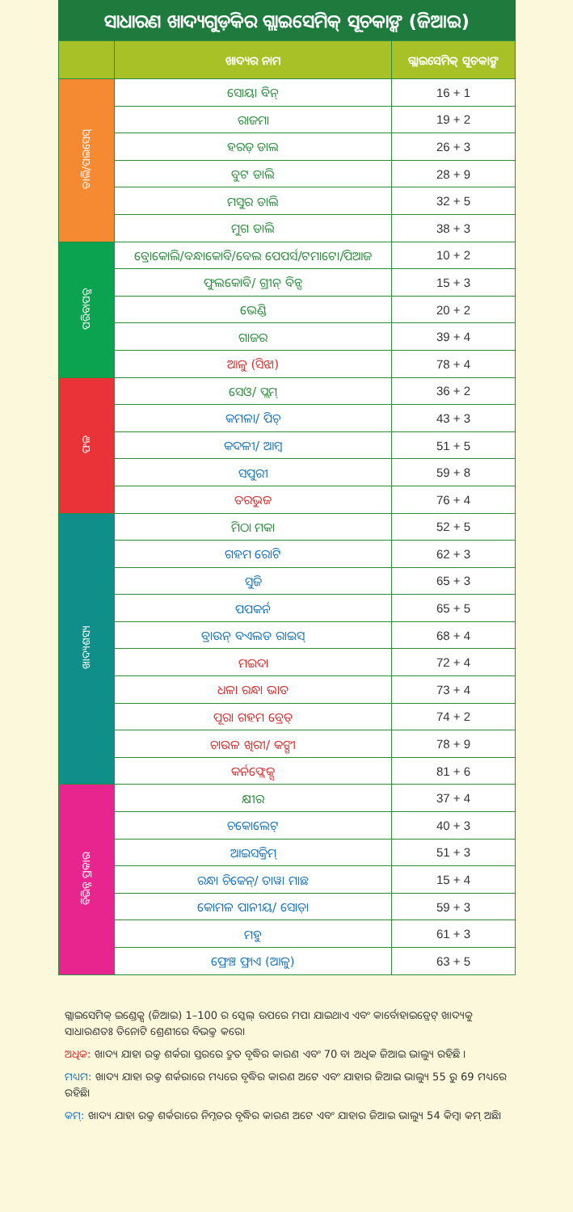ସାଧାରଣ ଖାଦ୍ୟଗୁଡ଼ିକର ଗ୍ଲାଇସେମିକ୍ ସୂଚକାଙ୍କ (ଜିଆଇ)
| | ଖାଦ୍ୟର ନାମ | ଗ୍ଲାଇସେମିକ୍ ସୂଚକାଙ୍କ |
| --- | --- | --- |
| ଡାଲି/ପଲସେସ୍ | ସୋୟା ବିନ୍ | 16 + 1 |
| | ରାଜମା | 19 + 2 |
| | ହରଡ଼ ଡାଲ | 26 + 3 |
| | ବୁଟ ଡାଲି | 28 + 9 |
| | ମସୁର ଡାଲି | 32 + 5 |
| | ମୁଗ ଡାଲି | 38 + 3 |
| ପରିବାପତ୍ର | ବ୍ରୋକୋଲି/ବନ୍ଧାକୋବି/ବେଲ ପେପର୍ସ/ଟମାଟୋ/ପିଆଜ | 10 + 2 |
| | ଫୁଲକୋବି/ ଗ୍ରୀନ୍ ବିନ୍ସ | 15 + 3 |
| | ଭେଣ୍ଡି | 20 + 2 |
| | ଗାଜର | 39 + 4 |
| | ଆଳୁ (ସିଝା) | 78 + 4 |
| ଫଳ | ସେଓ/ ପ୍ଲମ୍ | 36 + 2 |
| | କମଳା/ ପିଚ୍ | 43 + 3 |
| | କଦଳୀ/ ଆମ୍ବ | 51 + 5 |
| | ସପୁରୀ | 59 + 8 |
| | ତରଭୁଜ | 76 + 4 |
| ଖାଦ୍ୟଶସ୍ୟ | ମିଠା ମକା | 52 + 5 |
| | ଗହମ ରୋଟି | 62 + 3 |
| | ସୁଜି | 65 + 3 |
| | ପପକର୍ନ | 65 + 5 |
| | ବ୍ରାଉନ୍ ବଏଲଡ ରାଇସ୍ | 68 + 4 |
| | ମଇଦା | 72 + 4 |
| | ଧଳା ରନ୍ଧା ଭାତ | 73 + 4 |
| | ପୂରା ଗହମ ବ୍ରେଡ୍ | 74 + 2 |
| | ଚାଉଳ ଖିରୀ/ କଙ୍ଗୀ | 78 + 9 |
| | କର୍ନଫ୍ଲେକ୍ସ | 81 + 6 |
| ବିଭିନ୍ନ ପ୍ରକାର | କ୍ଷୀର | 37 + 4 |
| | ଚକୋଲେଟ୍ | 40 + 3 |
| | ଆଇସକ୍ରିମ୍ | 51 + 3 |
| | ରନ୍ଧା ଚିକେନ୍/ ତାୱା ମାଛ | 15 + 4 |
| | କୋମଳ ପାନୀୟ/ ସୋଡ଼ା | 59 + 3 |
| | ମହୁ | 61 + 3 |
| | ଫ୍ରେଞ୍ଚ ଫ୍ରାଏ (ଆଳୁ) | 63 + 5 |
ଗ୍ଲାଇସେମିକ୍ ଇଣ୍ଡେକ୍ସ (ଜିଆଇ) 1–100 ର ସ୍କେଲ୍ ଉପରେ ମପା ଯାଇଥାଏ ଏବଂ କାର୍ବୋହାଇଡ୍ରେଟ୍ ଖାଦ୍ୟକୁ ସାଧାରଣତଃ ତିନୋଟି ଶ୍ରେଣୀରେ ବିଭକ୍ତ କରେ।
ଅଧିକ: ଖାଦ୍ୟ ଯାହା ରକ୍ତ ଶର୍କରା ସ୍ତରରେ ଦ୍ରୁତ ବୃଦ୍ଧିର କାରଣ ଏବଂ 70 ବା ଅଧିକ ଜିଆଇ ଭାଲ୍ୟୁ ରହିଛି ।
ମଧ୍ୟମ: ଖାଦ୍ୟ ଯାହା ରକ୍ତ ଶର୍କରାରେ ମଧ୍ୟରେ ବୃଦ୍ଧିର କାରଣ ଅଟେ ଏବଂ ଯାହାର ଜିଆଇ ଭାଲ୍ୟୁ 55 ରୁ 69 ମଧ୍ୟରେ ରହିଛି।
କମ୍: ଖାଦ୍ୟ ଯାହା ରକ୍ତ ଶର୍କରାରେ ନିମ୍ନତର ବୃଦ୍ଧିର କାରଣ ଅଟେ ଏବଂ ଯାହାର ଜିଆଇ ଭାଲ୍ୟୁ 54 କିମ୍ବା କମ୍ ଅଛି।